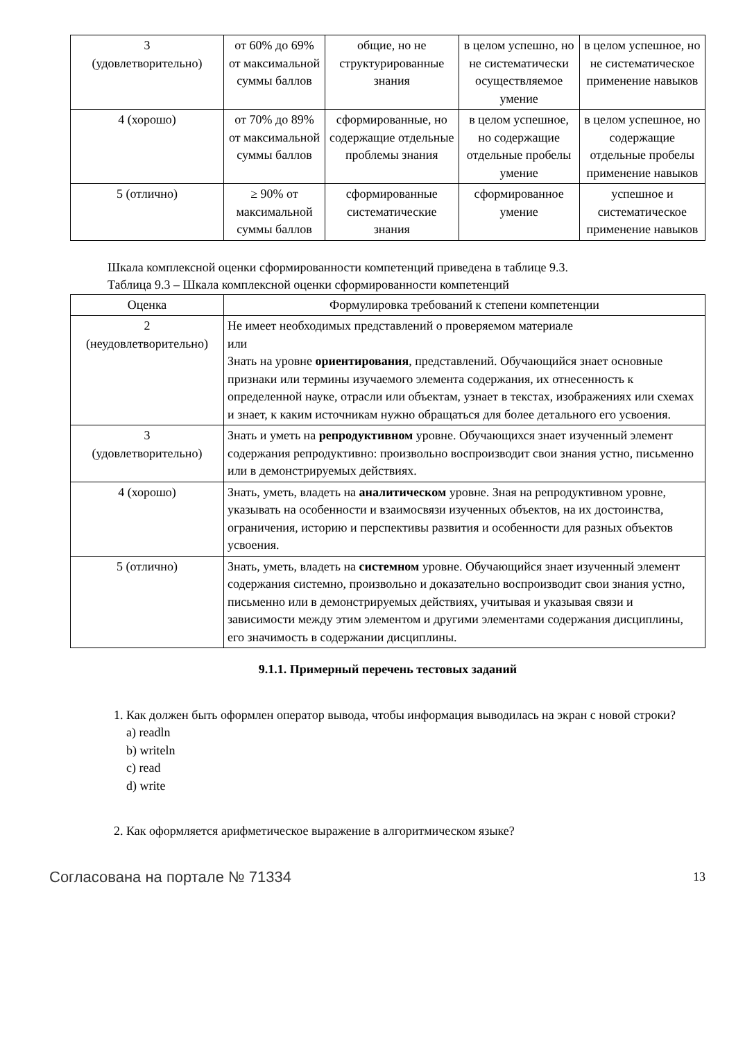| 3 (удовлетворительно) | от 60% до 69% от максимальной суммы баллов | общие, но не структурированные знания | в целом успешно, но не систематически осуществляемое умение | в целом успешное, но не систематическое применение навыков |
| 4 (хорошо) | от 70% до 89% от максимальной суммы баллов | сформированные, но содержащие отдельные проблемы знания | в целом успешное, но содержащие отдельные пробелы умение | в целом успешное, но содержащие отдельные пробелы применение навыков |
| 5 (отлично) | ≥ 90% от максимальной суммы баллов | сформированные систематические знания | сформированное умение | успешное и систематическое применение навыков |
Шкала комплексной оценки сформированности компетенций приведена в таблице 9.3.
Таблица 9.3 – Шкала комплексной оценки сформированности компетенций
| Оценка | Формулировка требований к степени компетенции |
| --- | --- |
| 2 (неудовлетворительно) | Не имеет необходимых представлений о проверяемом материале или Знать на уровне ориентирования , представлений. Обучающийся знает основные признаки или термины изучаемого элемента содержания, их отнесенность к определенной науке, отрасли или объектам, узнает в текстах, изображениях или схемах и знает, к каким источникам нужно обращаться для более детального его усвоения. |
| 3 (удовлетворительно) | Знать и уметь на репродуктивном уровне. Обучающихся знает изученный элемент содержания репродуктивно: произвольно воспроизводит свои знания устно, письменно или в демонстрируемых действиях. |
| 4 (хорошо) | Знать, уметь, владеть на аналитическом уровне. Зная на репродуктивном уровне, указывать на особенности и взаимосвязи изученных объектов, на их достоинства, ограничения, историю и перспективы развития и особенности для разных объектов усвоения. |
| 5 (отлично) | Знать, уметь, владеть на системном уровне. Обучающийся знает изученный элемент содержания системно, произвольно и доказательно воспроизводит свои знания устно, письменно или в демонстрируемых действиях, учитывая и указывая связи и зависимости между этим элементом и другими элементами содержания дисциплины, его значимость в содержании дисциплины. |
9.1.1. Примерный перечень тестовых заданий
1. Как должен быть оформлен оператор вывода, чтобы информация выводилась на экран с новой строки?
a) readln
b) writeln
c) read
d) write
2. Как оформляется арифметическое выражение в алгоритмическом языке?
Согласована на портале № 71334 13